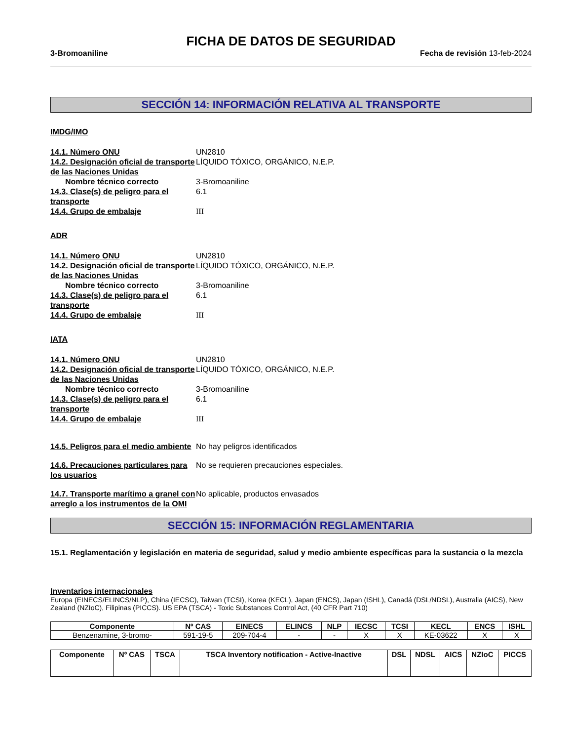FICHA DE DATOS DE SEGURIDAD
3-Bromoaniline Fecha de revisión 13-feb-2024
SECCIÓN 14: INFORMACIÓN RELATIVA AL TRANSPORTE
IMDG/IMO
14.1. Número ONU UN2810
14.2. Designación oficial de transporte de las Naciones Unidas
LÍQUIDO TÓXICO, ORGÁNICO, N.E.P.
Nombre técnico correcto 3-Bromoaniline
14.3. Clase(s) de peligro para el transporte
6.1
14.4. Grupo de embalaje III
ADR
14.1. Número ONU UN2810
14.2. Designación oficial de transporte de las Naciones Unidas
LÍQUIDO TÓXICO, ORGÁNICO, N.E.P.
Nombre técnico correcto 3-Bromoaniline
14.3. Clase(s) de peligro para el transporte
6.1
14.4. Grupo de embalaje III
IATA
14.1. Número ONU UN2810
14.2. Designación oficial de transporte de las Naciones Unidas
LÍQUIDO TÓXICO, ORGÁNICO, N.E.P.
Nombre técnico correcto 3-Bromoaniline
14.3. Clase(s) de peligro para el transporte
6.1
14.4. Grupo de embalaje III
14.5. Peligros para el medio ambiente
No hay peligros identificados
14.6. Precauciones particulares para los usuarios
No se requieren precauciones especiales.
14.7. Transporte marítimo a granel con arreglo a los instrumentos de la OMI
No aplicable, productos envasados
SECCIÓN 15: INFORMACIÓN REGLAMENTARIA
15.1. Reglamentación y legislación en materia de seguridad, salud y medio ambiente específicas para la sustancia o la mezcla
Inventarios internacionales
Europa (EINECS/ELINCS/NLP), China (IECSC), Taiwan (TCSI), Korea (KECL), Japan (ENCS), Japan (ISHL), Canadá (DSL/NDSL), Australia (AICS), New Zealand (NZIoC), Filipinas (PICCS). US EPA (TSCA) - Toxic Substances Control Act, (40 CFR Part 710)
| Componente | Nº CAS | EINECS | ELINCS | NLP | IECSC | TCSI | KECL | ENCS | ISHL |
| --- | --- | --- | --- | --- | --- | --- | --- | --- | --- |
| Benzenamine, 3-bromo- | 591-19-5 | 209-704-4 | - | - | X | X | KE-03622 | X | X |
| Componente | Nº CAS | TSCA | TSCA Inventory notification - Active-Inactive | DSL | NDSL | AICS | NZIoC | PICCS |
| --- | --- | --- | --- | --- | --- | --- | --- | --- |